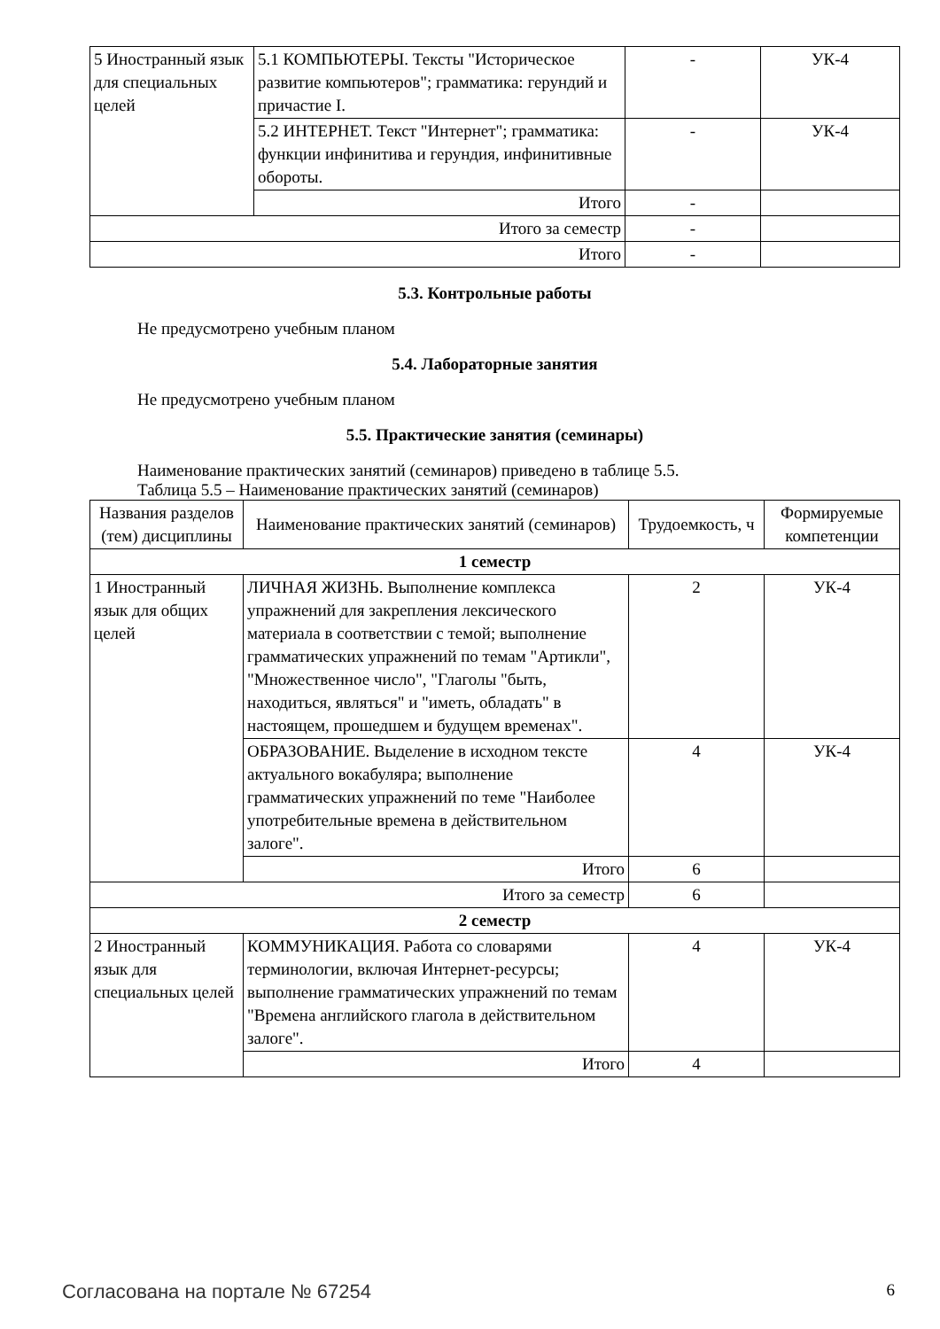| 5 Иностранный язык для специальных целей | 5.1 КОМПЬЮТЕРЫ. Тексты "Историческое развитие компьютеров"; грамматика: герундий и причастие I. | - | УК-4 |
| | 5.2 ИНТЕРНЕТ. Текст "Интернет"; грамматика: функции инфинитива и герундия, инфинитивные обороты. | - | УК-4 |
| | Итого | - | |
| Итого за семестр | | - | |
| Итого | | - | |
5.3. Контрольные работы
Не предусмотрено учебным планом
5.4. Лабораторные занятия
Не предусмотрено учебным планом
5.5. Практические занятия (семинары)
Наименование практических занятий (семинаров) приведено в таблице 5.5.
Таблица 5.5 – Наименование практических занятий (семинаров)
| Названия разделов (тем) дисциплины | Наименование практических занятий (семинаров) | Трудоемкость, ч | Формируемые компетенции |
| --- | --- | --- | --- |
| 1 семестр | | | |
| 1 Иностранный язык для общих целей | ЛИЧНАЯ ЖИЗНЬ. Выполнение комплекса упражнений для закрепления лексического материала в соответствии с темой; выполнение грамматических упражнений по темам "Артикли", "Множественное число", "Глаголы "быть, находиться, являться" и "иметь, обладать" в настоящем, прошедшем и будущем временах". | 2 | УК-4 |
| | ОБРАЗОВАНИЕ. Выделение в исходном тексте актуального вокабуляра; выполнение грамматических упражнений по теме "Наиболее употребительные времена в действительном залоге". | 4 | УК-4 |
| | Итого | 6 | |
| Итого за семестр | | 6 | |
| 2 семестр | | | |
| 2 Иностранный язык для специальных целей | КОММУНИКАЦИЯ. Работа со словарями терминологии, включая Интернет-ресурсы; выполнение грамматических упражнений по темам "Времена английского глагола в действительном залоге". | 4 | УК-4 |
| | Итого | 4 | |
Согласована на портале № 67254 6